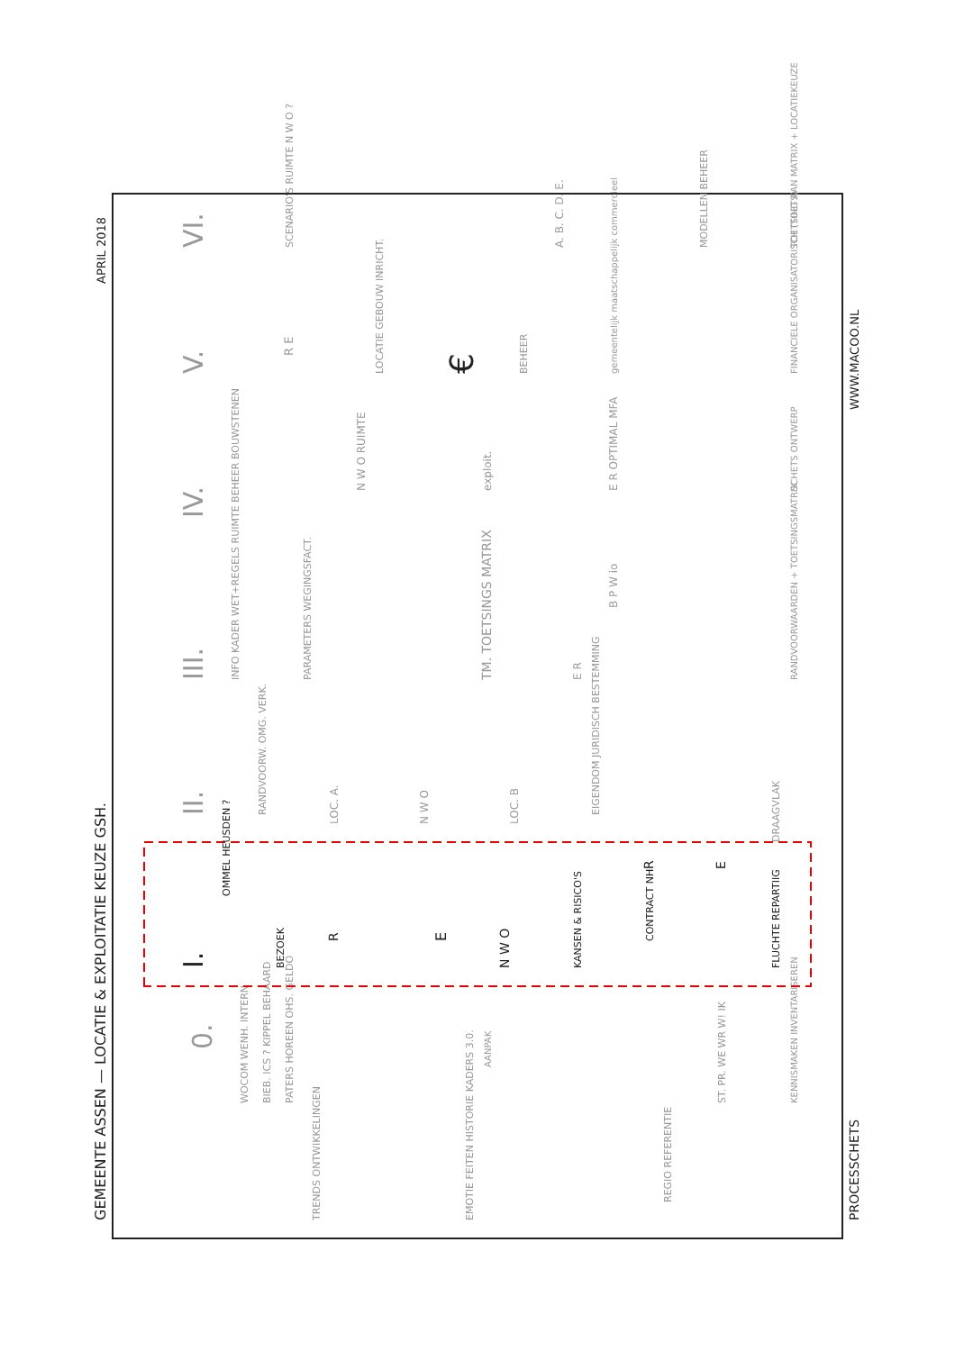GEMEENTE ASSEN — LOCATIE & EXPLOITATIE KEUZE GSH.
APRIL 2018
PROCESSCHETS
WWW.MACOO.NL
0.
WOCOM WENH. INTERN
BIEB. ICS ? KIPPEL BEHAARD
PATERS HOREEN OHS. GELDO
TRENDS ONTWIKKELINGEN
EMOTIE FEITEN HISTORIE KADERS 3.0.
AANPAK
REGIO REFERENTIE
ST. PR. WE WR W! IK
KENNISMAKEN INVENTARISEREN
I.
OMMEL HEUSDEN ?
BEZOEK
R
E
N W O
KANSEN & RISICO'S
CONTRACT NH
FLUCHTE REPARTIIG
R
E
II.
RANDVOORW. OMG. VERK.
LOC. A.
N W O
LOC. B
EIGENDOM JURIDISCH BESTEMMING
DRAAGVLAK
III.
INFO KADER WET+REGELS RUIMTE BEHEER BOUWSTENEN
PARAMETERS WEGINGSFACT.
TM. TOETSINGS MATRIX
E R
B P W io
RANDVOORWAARDEN + TOETSINGSMATRIX
IV.
N W O RUIMTE
exploit.
E R OPTIMAL MFA
SCHETS ONTWERP
R E
V.
LOCATIE GEBOUW INRICHT.
€
BEHEER
gemeentelijk maatschappelijk commercieel
FINANCIELE ORGANISATORISCH (TOETS)
VI.
SCENARIO'S RUIMTE N W O ?
A. B. C. D. E.
MODELLEN BEHEER
TOETSING AAN MATRIX + LOCATIEKEUZE